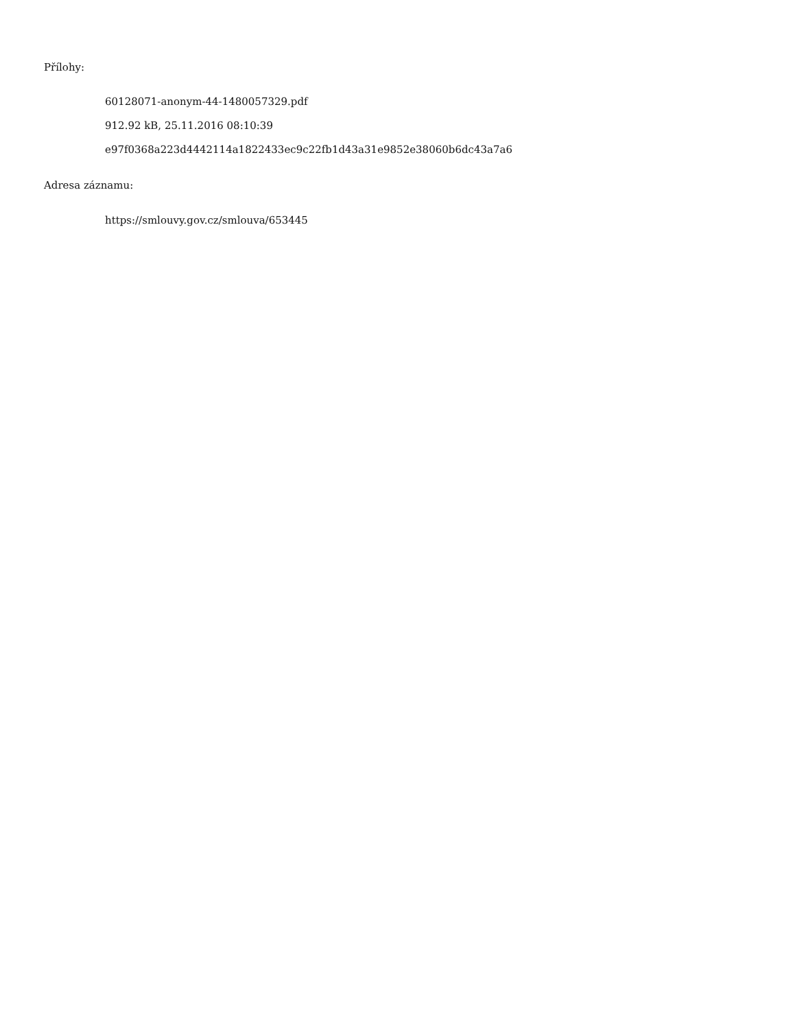Přílohy:
60128071-anonym-44-1480057329.pdf
912.92 kB, 25.11.2016 08:10:39
e97f0368a223d4442114a1822433ec9c22fb1d43a31e9852e38060b6dc43a7a6
Adresa záznamu:
https://smlouvy.gov.cz/smlouva/653445